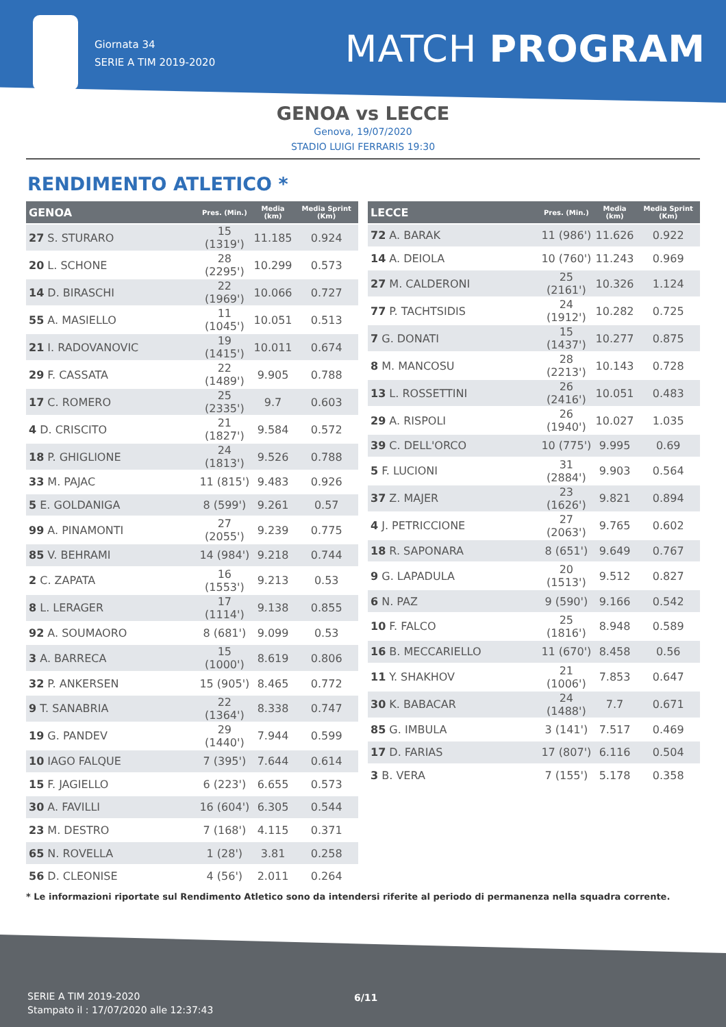Giornata 34
SERIE A TIM 2019-2020
MATCH PROGRAM
GENOA vs LECCE
Genova, 19/07/2020
STADIO LUIGI FERRARIS 19:30
RENDIMENTO ATLETICO *
| GENOA | Pres. (Min.) | Media (km) | Media Sprint (Km) |
| --- | --- | --- | --- |
| 27 S. STURARO | 15 (1319') | 11.185 | 0.924 |
| 20 L. SCHONE | 28 (2295') | 10.299 | 0.573 |
| 14 D. BIRASCHI | 22 (1969') | 10.066 | 0.727 |
| 55 A. MASIELLO | 11 (1045') | 10.051 | 0.513 |
| 21 I. RADOVANOVIC | 19 (1415') | 10.011 | 0.674 |
| 29 F. CASSATA | 22 (1489') | 9.905 | 0.788 |
| 17 C. ROMERO | 25 (2335') | 9.7 | 0.603 |
| 4 D. CRISCITO | 21 (1827') | 9.584 | 0.572 |
| 18 P. GHIGLIONE | 24 (1813') | 9.526 | 0.788 |
| 33 M. PAJAC | 11 (815') | 9.483 | 0.926 |
| 5 E. GOLDANIGA | 8 (599') | 9.261 | 0.57 |
| 99 A. PINAMONTI | 27 (2055') | 9.239 | 0.775 |
| 85 V. BEHRAMI | 14 (984') | 9.218 | 0.744 |
| 2 C. ZAPATA | 16 (1553') | 9.213 | 0.53 |
| 8 L. LERAGER | 17 (1114') | 9.138 | 0.855 |
| 92 A. SOUMAORO | 8 (681') | 9.099 | 0.53 |
| 3 A. BARRECA | 15 (1000') | 8.619 | 0.806 |
| 32 P. ANKERSEN | 15 (905') | 8.465 | 0.772 |
| 9 T. SANABRIA | 22 (1364') | 8.338 | 0.747 |
| 19 G. PANDEV | 29 (1440') | 7.944 | 0.599 |
| 10 IAGO FALQUE | 7 (395') | 7.644 | 0.614 |
| 15 F. JAGIELLO | 6 (223') | 6.655 | 0.573 |
| 30 A. FAVILLI | 16 (604') | 6.305 | 0.544 |
| 23 M. DESTRO | 7 (168') | 4.115 | 0.371 |
| 65 N. ROVELLA | 1 (28') | 3.81 | 0.258 |
| 56 D. CLEONISE | 4 (56') | 2.011 | 0.264 |
| LECCE | Pres. (Min.) | Media (km) | Media Sprint (Km) |
| --- | --- | --- | --- |
| 72 A. BARAK | 11 (986') | 11.626 | 0.922 |
| 14 A. DEIOLA | 10 (760') | 11.243 | 0.969 |
| 27 M. CALDERONI | 25 (2161') | 10.326 | 1.124 |
| 77 P. TACHTSIDIS | 24 (1912') | 10.282 | 0.725 |
| 7 G. DONATI | 15 (1437') | 10.277 | 0.875 |
| 8 M. MANCOSU | 28 (2213') | 10.143 | 0.728 |
| 13 L. ROSSETTINI | 26 (2416') | 10.051 | 0.483 |
| 29 A. RISPOLI | 26 (1940') | 10.027 | 1.035 |
| 39 C. DELL'ORCO | 10 (775') | 9.995 | 0.69 |
| 5 F. LUCIONI | 31 (2884') | 9.903 | 0.564 |
| 37 Z. MAJER | 23 (1626') | 9.821 | 0.894 |
| 4 J. PETRICCIONE | 27 (2063') | 9.765 | 0.602 |
| 18 R. SAPONARA | 8 (651') | 9.649 | 0.767 |
| 9 G. LAPADULA | 20 (1513') | 9.512 | 0.827 |
| 6 N. PAZ | 9 (590') | 9.166 | 0.542 |
| 10 F. FALCO | 25 (1816') | 8.948 | 0.589 |
| 16 B. MECCARIELLO | 11 (670') | 8.458 | 0.56 |
| 11 Y. SHAKHOV | 21 (1006') | 7.853 | 0.647 |
| 30 K. BABACAR | 24 (1488') | 7.7 | 0.671 |
| 85 G. IMBULA | 3 (141') | 7.517 | 0.469 |
| 17 D. FARIAS | 17 (807') | 6.116 | 0.504 |
| 3 B. VERA | 7 (155') | 5.178 | 0.358 |
* Le informazioni riportate sul Rendimento Atletico sono da intendersi riferite al periodo di permanenza nella squadra corrente.
SERIE A TIM 2019-2020
Stampato il : 17/07/2020 alle 12:37:43
6/11